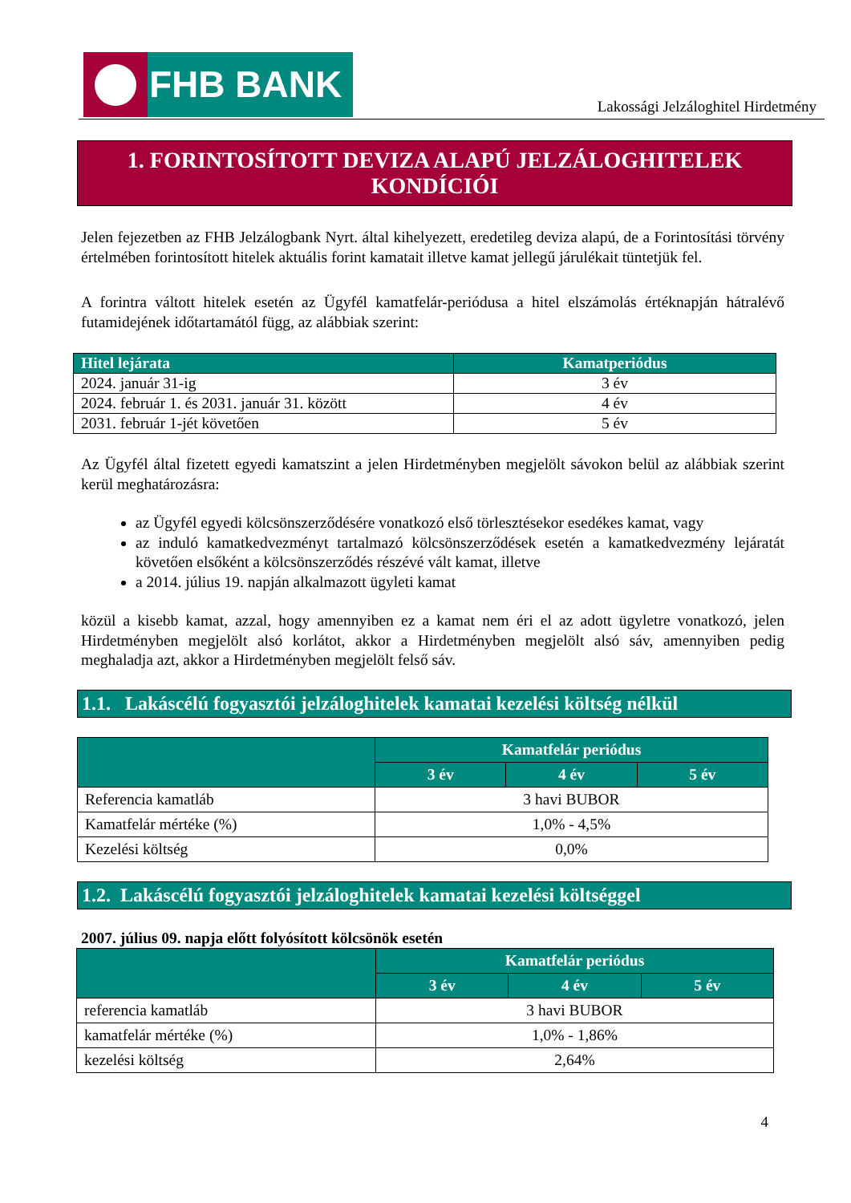FHB BANK
Lakossági Jelzáloghitel Hirdetmény
1. FORINTOSÍTOTT DEVIZA ALAPÚ JELZÁLOGHITELEK
KONDÍCIÓI
Jelen fejezetben az FHB Jelzálogbank Nyrt. által kihelyezett, eredetileg deviza alapú, de a Forintosítási törvény értelmében forintosított hitelek aktuális forint kamatait illetve kamat jellegű járulékait tüntetjük fel.
A forintra váltott hitelek esetén az Ügyfél kamatfelár-periódusa a hitel elszámolás értéknapján hátralévő futamidejének időtartamától függ, az alábbiak szerint:
| Hitel lejárata | Kamatperiódus |
| --- | --- |
| 2024. január 31-ig | 3 év |
| 2024. február 1. és 2031. január 31. között | 4 év |
| 2031. február 1-jét követően | 5 év |
Az Ügyfél által fizetett egyedi kamatszint a jelen Hirdetményben megjelölt sávokon belül az alábbiak szerint kerül meghatározásra:
az Ügyfél egyedi kölcsönszerződésére vonatkozó első törlesztésekor esedékes kamat, vagy
az induló kamatkedvezményt tartalmazó kölcsönszerződések esetén a kamatkedvezmény lejáratát követően elsőként a kölcsönszerződés részévé vált kamat, illetve
a 2014. július 19. napján alkalmazott ügyleti kamat
közül a kisebb kamat, azzal, hogy amennyiben ez a kamat nem éri el az adott ügyletre vonatkozó, jelen Hirdetményben megjelölt alsó korlátot, akkor a Hirdetményben megjelölt alsó sáv, amennyiben pedig meghaladja azt, akkor a Hirdetményben megjelölt felső sáv.
1.1. Lakáscélú fogyasztói jelzáloghitelek kamatai kezelési költség nélkül
| | Kamatfelár periódus | | |
| --- | --- | --- | --- |
| | 3 év | 4 év | 5 év |
| Referencia kamatláb | 3 havi BUBOR | | |
| Kamatfelár mértéke (%) | 1,0% - 4,5% | | |
| Kezelési költség | 0,0% | | |
1.2. Lakáscélú fogyasztói jelzáloghitelek kamatai kezelési költséggel
2007. július 09. napja előtt folyósított kölcsönök esetén
| | Kamatfelár periódus | | |
| --- | --- | --- | --- |
| | 3 év | 4 év | 5 év |
| referencia kamatláb | 3 havi BUBOR | | |
| kamatfelár mértéke (%) | 1,0% - 1,86% | | |
| kezelési költség | 2,64% | | |
4